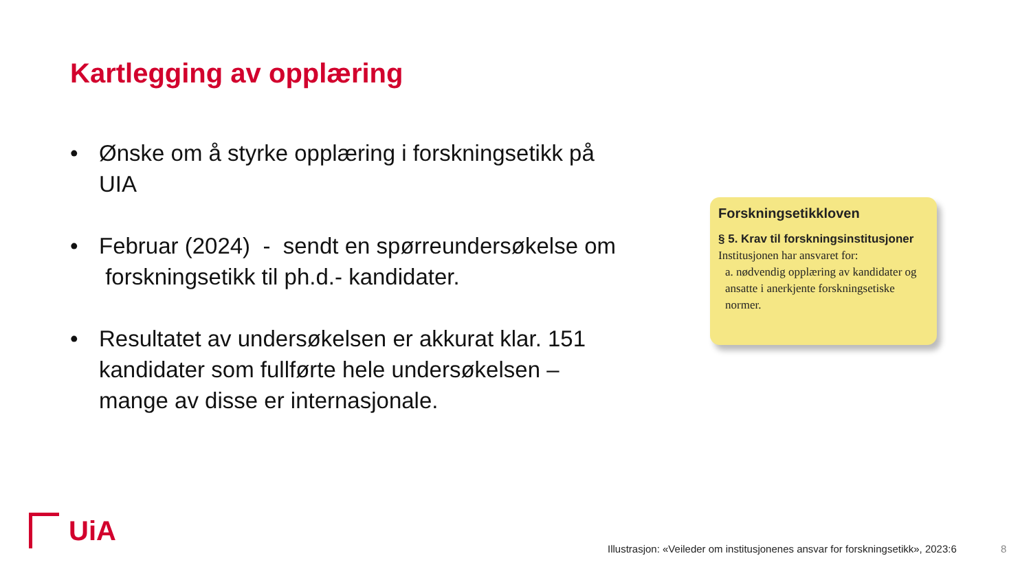Kartlegging av opplæring
• Ønske om å styrke opplæring i forskningsetikk på UIA
• Februar (2024) - sendt en spørreundersøkelse om forskningsetikk til ph.d.- kandidater.
• Resultatet av undersøkelsen er akkurat klar. 151 kandidater som fullførte hele undersøkelsen – mange av disse er internasjonale.
Forskningsetikkloven
§ 5. Krav til forskningsinstitusjoner
Institusjonen har ansvaret for:
a. nødvendig opplæring av kandidater og ansatte i anerkjente forskningsetiske normer.
UiA
Illustrasjon: «Veileder om institusjonenes ansvar for forskningsetikk», 2023:6
8